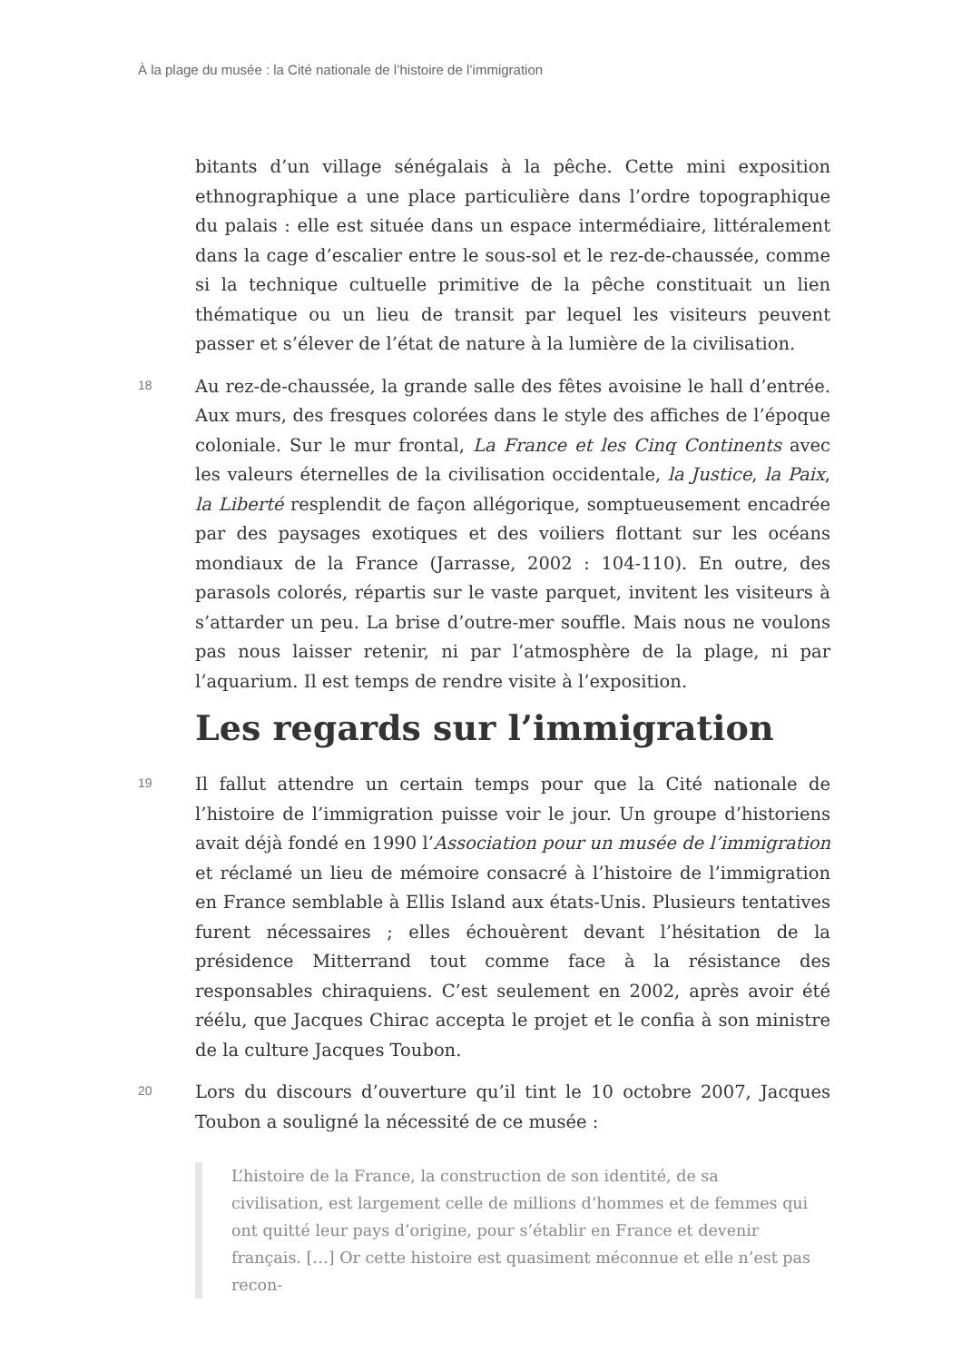À la plage du musée : la Cité nationale de l’histoire de l’immigration
bitants d’un village sénégalais à la pêche. Cette mini exposition ethnographique a une place particulière dans l’ordre topographique du palais : elle est située dans un espace intermédiaire, littéralement dans la cage d’escalier entre le sous-sol et le rez-de-chaussée, comme si la technique cultuelle primitive de la pêche constituait un lien thématique ou un lieu de transit par lequel les visiteurs peuvent passer et s’élever de l’état de nature à la lumière de la civilisation.
18
Au rez-de-chaussée, la grande salle des fêtes avoisine le hall d’entrée. Aux murs, des fresques colorées dans le style des affiches de l’époque coloniale. Sur le mur frontal, La France et les Cinq Continents avec les valeurs éternelles de la civilisation occidentale, la Justice, la Paix, la Liberté resplendit de façon allégorique, somptueusement encadrée par des paysages exotiques et des voiliers flottant sur les océans mondiaux de la France (Jarrasse, 2002 : 104-110). En outre, des parasols colorés, répartis sur le vaste parquet, invitent les visiteurs à s’attarder un peu. La brise d’outre-mer souffle. Mais nous ne voulons pas nous laisser retenir, ni par l’atmosphère de la plage, ni par l’aquarium. Il est temps de rendre visite à l’exposition.
Les regards sur l’immigration
19
Il fallut attendre un certain temps pour que la Cité nationale de l’histoire de l’immigration puisse voir le jour. Un groupe d’historiens avait déjà fondé en 1990 l’Association pour un musée de l’immigration et réclamé un lieu de mémoire consacré à l’histoire de l’immigration en France semblable à Ellis Island aux états-Unis. Plusieurs tentatives furent nécessaires ; elles échouèrent devant l’hésitation de la présidence Mitterrand tout comme face à la résistance des responsables chiraquiens. C’est seulement en 2002, après avoir été réélu, que Jacques Chirac accepta le projet et le confia à son ministre de la culture Jacques Toubon.
20
Lors du discours d’ouverture qu’il tint le 10 octobre 2007, Jacques Toubon a souligné la nécessité de ce musée :
L’histoire de la France, la construction de son identité, de sa civilisation, est largement celle de millions d’hommes et de femmes qui ont quitté leur pays d’origine, pour s’établir en France et devenir français. […] Or cette histoire est quasiment méconnue et elle n’est pas recon-